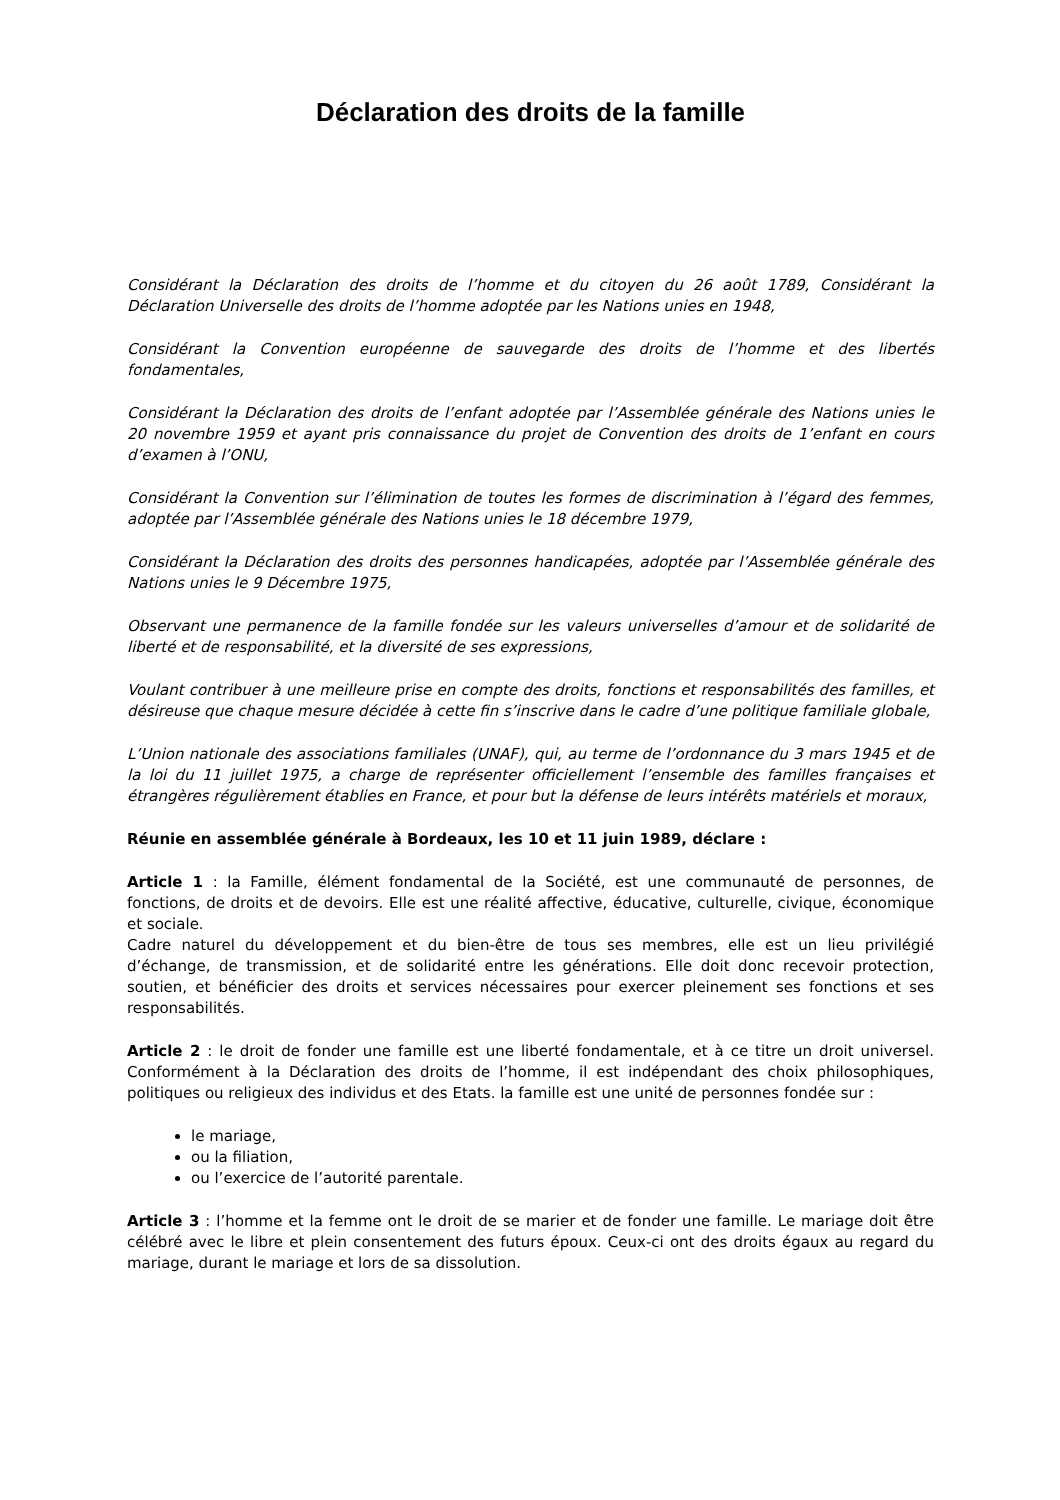Déclaration des droits de la famille
Considérant la Déclaration des droits de l’homme et du citoyen du 26 août 1789, Considérant la Déclaration Universelle des droits de l’homme adoptée par les Nations unies en 1948,
Considérant la Convention européenne de sauvegarde des droits de l’homme et des libertés fondamentales,
Considérant la Déclaration des droits de l’enfant adoptée par l’Assemblée générale des Nations unies le 20 novembre 1959 et ayant pris connaissance du projet de Convention des droits de 1’enfant en cours d’examen à l’ONU,
Considérant la Convention sur l’élimination de toutes les formes de discrimination à l’égard des femmes, adoptée par l’Assemblée générale des Nations unies le 18 décembre 1979,
Considérant la Déclaration des droits des personnes handicapées, adoptée par l’Assemblée générale des Nations unies le 9 Décembre 1975,
Observant une permanence de la famille fondée sur les valeurs universelles d’amour et de solidarité de liberté et de responsabilité, et la diversité de ses expressions,
Voulant contribuer à une meilleure prise en compte des droits, fonctions et responsabilités des familles, et désireuse que chaque mesure décidée à cette fin s’inscrive dans le cadre d’une politique familiale globale,
L’Union nationale des associations familiales (UNAF), qui, au terme de l’ordonnance du 3 mars 1945 et de la loi du 11 juillet 1975, a charge de représenter officiellement l’ensemble des familles françaises et étrangères régulièrement établies en France, et pour but la défense de leurs intérêts matériels et moraux,
Réunie en assemblée générale à Bordeaux, les 10 et 11 juin 1989, déclare :
Article 1 : la Famille, élément fondamental de la Société, est une communauté de personnes, de fonctions, de droits et de devoirs. Elle est une réalité affective, éducative, culturelle, civique, économique et sociale.
Cadre naturel du développement et du bien-être de tous ses membres, elle est un lieu privilégié d’échange, de transmission, et de solidarité entre les générations. Elle doit donc recevoir protection, soutien, et bénéficier des droits et services nécessaires pour exercer pleinement ses fonctions et ses responsabilités.
Article 2 : le droit de fonder une famille est une liberté fondamentale, et à ce titre un droit universel. Conformément à la Déclaration des droits de l’homme, il est indépendant des choix philosophiques, politiques ou religieux des individus et des Etats. la famille est une unité de personnes fondée sur :
le mariage,
ou la filiation,
ou l’exercice de l’autorité parentale.
Article 3 : l’homme et la femme ont le droit de se marier et de fonder une famille. Le mariage doit être célébré avec le libre et plein consentement des futurs époux. Ceux-ci ont des droits égaux au regard du mariage, durant le mariage et lors de sa dissolution.